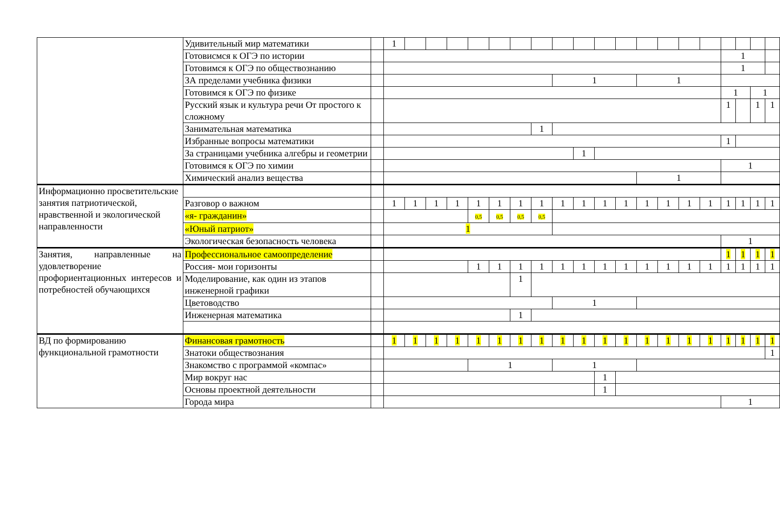| | Удивительный мир математики | | 1 | | | | | | | | | | | | | | | | | | | |
| | Готовисмся к ОГЭ по истории | | | | | | | | | | | | | | | | | | 1 | | | |
| | Готовимся к ОГЭ по обществознанию | | | | | | | | | | | | | | | | | | 1 | | | |
| | ЗА пределами учебника физики | | | | | | | | | | 1 | | | | 1 | | | | | | | |
| | Готовимся к ОГЭ по физике | | | | | | | | | | | | | | | | | | 1 | | 1 | |
| | Русский язык и культура речи От простого к сложному | | | | | | | | | | | | | | | | | | 1 | | 1 | 1 |
| | Занимательная математика | | | | | | | | | 1 | | | | | | | | | | | | |
| | Избранные вопросы математики | | | | | | | | | | | | | | | | | | 1 | | | |
| | За страницами учебника алгебры и геометрии | | | | | | | | | | | 1 | | | | | | | | | | |
| | Готовимся к ОГЭ по химии | | | | | | | | | | | | | | | | | | 1 | | | |
| | Химический анализ вещества | | | | | | | | | | | | | | 1 | | | | | | | |
| Информационно просветительские занятия патриотической, нравственной и экологической направленности | | | | | | | | | | | | | | | | | | | | | | |
| | Разговор о важном | | 1 | 1 | 1 | 1 | 1 | 1 | 1 | 1 | 1 | 1 | 1 | 1 | 1 | 1 | 1 | 1 | 1 | 1 | 1 | 1 |
| | «я- гражданин» | | | | | | 0,5 | 0,5 | 0,5 | 0,5 | | | | | | | | | | | | |
| | «Юный патриот» | | 1 | | | | | | | | | | | | | | | | | | | |
| | Экологическая безопасность человека | | | | | | | | | | | | | | | | | | 1 | | | |
| Занятия, направленные на удовлетворение профориентационных интересов и потребностей обучающихся | Профессиональное самоопределение | | | | | | | | | | | | | | | | | | 1 | 1 | 1 | 1 |
| | Россия- мои горизонты | | | | | | 1 | 1 | 1 | 1 | 1 | 1 | 1 | 1 | 1 | 1 | 1 | 1 | 1 | 1 | 1 | 1 |
| | Моделирование, как один из этапов инженерной графики | | | | | | | | 1 | | | | | | | | | | | | | |
| | Цветоводство | | | | | | | | | | 1 | | | | | | | | | | | |
| | Инженерная математика | | | | | | | | 1 | | | | | | | | | | | | | |
| ВД по формированию функциональной грамотности | Финансовая грамотность | | 1 | 1 | 1 | 1 | 1 | 1 | 1 | 1 | 1 | 1 | 1 | 1 | 1 | 1 | 1 | 1 | 1 | 1 | 1 | 1 |
| | Знатоки обществознания | | | | | | | | | | | | | | | | | | | | | 1 |
| | Знакомство с программой «компас» | | | | | | 1 | | | | 1 | | | | | | | | | | | |
| | Мир вокруг нас | | | | | | | | | | | | 1 | | | | | | | | | |
| | Основы проектной деятельности | | | | | | | | | | | | 1 | | | | | | | | | |
| | Города мира | | | | | | | | | | | | | | | | | | 1 | | | |